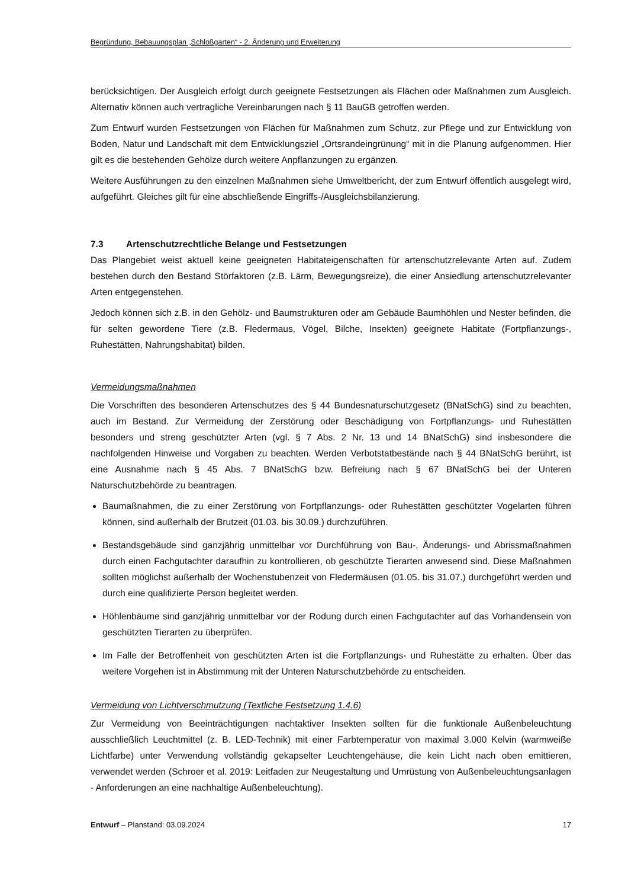Begründung, Bebauungsplan „Schloßgarten“ - 2. Änderung und Erweiterung
berücksichtigen. Der Ausgleich erfolgt durch geeignete Festsetzungen als Flächen oder Maßnahmen zum Ausgleich. Alternativ können auch vertragliche Vereinbarungen nach § 11 BauGB getroffen werden.
Zum Entwurf wurden Festsetzungen von Flächen für Maßnahmen zum Schutz, zur Pflege und zur Entwicklung von Boden, Natur und Landschaft mit dem Entwicklungsziel „Ortsrandeingrünung“ mit in die Planung aufgenommen. Hier gilt es die bestehenden Gehölze durch weitere Anpflanzungen zu ergänzen.
Weitere Ausführungen zu den einzelnen Maßnahmen siehe Umweltbericht, der zum Entwurf öffentlich ausgelegt wird, aufgeführt. Gleiches gilt für eine abschließende Eingriffs-/Ausgleichsbilanzierung.
7.3 Artenschutzrechtliche Belange und Festsetzungen
Das Plangebiet weist aktuell keine geeigneten Habitateigenschaften für artenschutzrelevante Arten auf. Zudem bestehen durch den Bestand Störfaktoren (z.B. Lärm, Bewegungsreize), die einer Ansiedlung artenschutzrelevanter Arten entgegenstehen.
Jedoch können sich z.B. in den Gehölz- und Baumstrukturen oder am Gebäude Baumhöhlen und Nester befinden, die für selten gewordene Tiere (z.B. Fledermaus, Vögel, Bilche, Insekten) geeignete Habitate (Fortpflanzungs-, Ruhestätten, Nahrungshabitat) bilden.
Vermeidungsmaßnahmen
Die Vorschriften des besonderen Artenschutzes des § 44 Bundesnaturschutzgesetz (BNatSchG) sind zu beachten, auch im Bestand. Zur Vermeidung der Zerstörung oder Beschädigung von Fortpflanzungs- und Ruhestätten besonders und streng geschützter Arten (vgl. § 7 Abs. 2 Nr. 13 und 14 BNatSchG) sind insbesondere die nachfolgenden Hinweise und Vorgaben zu beachten. Werden Verbotstatbestände nach § 44 BNatSchG berührt, ist eine Ausnahme nach § 45 Abs. 7 BNatSchG bzw. Befreiung nach § 67 BNatSchG bei der Unteren Naturschutzbehörde zu beantragen.
Baumaßnahmen, die zu einer Zerstörung von Fortpflanzungs- oder Ruhestätten geschützter Vogelarten führen können, sind außerhalb der Brutzeit (01.03. bis 30.09.) durchzuführen.
Bestandsgebäude sind ganzjährig unmittelbar vor Durchführung von Bau-, Änderungs- und Abrissmaßnahmen durch einen Fachgutachter daraufhin zu kontrollieren, ob geschützte Tierarten anwesend sind. Diese Maßnahmen sollten möglichst außerhalb der Wochenstubenzeit von Fledermäusen (01.05. bis 31.07.) durchgeführt werden und durch eine qualifizierte Person begleitet werden.
Höhlenbäume sind ganzjährig unmittelbar vor der Rodung durch einen Fachgutachter auf das Vorhandensein von geschützten Tierarten zu überprüfen.
Im Falle der Betroffenheit von geschützten Arten ist die Fortpflanzungs- und Ruhestätte zu erhalten. Über das weitere Vorgehen ist in Abstimmung mit der Unteren Naturschutzbehörde zu entscheiden.
Vermeidung von Lichtverschmutzung (Textliche Festsetzung 1.4.6)
Zur Vermeidung von Beeinträchtigungen nachtaktiver Insekten sollten für die funktionale Außenbeleuchtung ausschließlich Leuchtmittel (z. B. LED-Technik) mit einer Farbtemperatur von maximal 3.000 Kelvin (warmweiße Lichtfarbe) unter Verwendung vollständig gekapselter Leuchtengehäuse, die kein Licht nach oben emittieren, verwendet werden (Schroer et al. 2019: Leitfaden zur Neugestaltung und Umrüstung von Außenbeleuchtungsanlagen - Anforderungen an eine nachhaltige Außenbeleuchtung).
Entwurf – Planstand: 03.09.2024 17